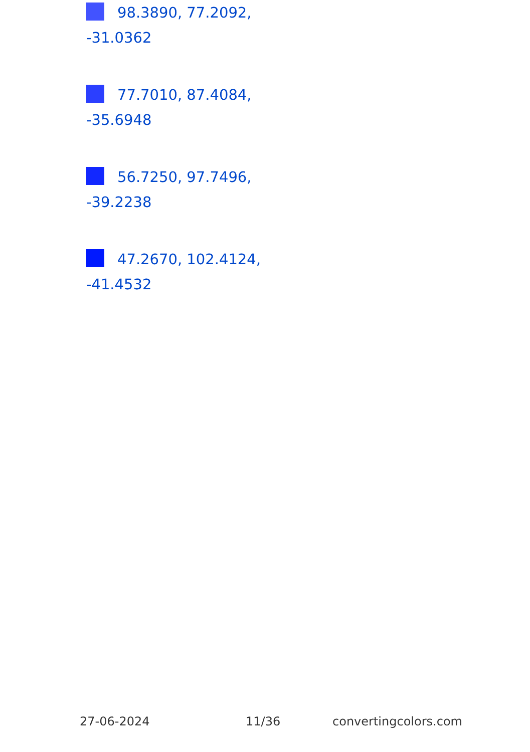98.3890, 77.2092,
-31.0362
77.7010, 87.4084,
-35.6948
56.7250, 97.7496,
-39.2238
47.2670, 102.4124,
-41.4532
27-06-2024 11/36 convertingcolors.com